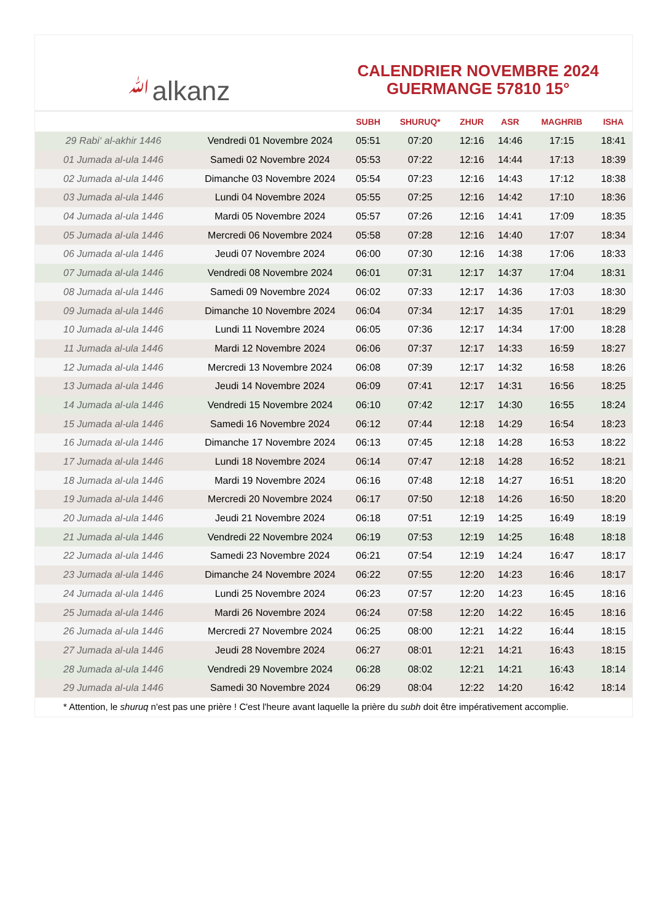ﷲalkanz
CALENDRIER NOVEMBRE 2024
GUERMANGE 57810 15°
| | | SUBH | SHURUQ* | ZHUR | ASR | MAGHRIB | ISHA |
| --- | --- | --- | --- | --- | --- | --- | --- |
| 29 Rabi‘ al-akhir 1446 | Vendredi 01 Novembre 2024 | 05:51 | 07:20 | 12:16 | 14:46 | 17:15 | 18:41 |
| 01 Jumada al-ula 1446 | Samedi 02 Novembre 2024 | 05:53 | 07:22 | 12:16 | 14:44 | 17:13 | 18:39 |
| 02 Jumada al-ula 1446 | Dimanche 03 Novembre 2024 | 05:54 | 07:23 | 12:16 | 14:43 | 17:12 | 18:38 |
| 03 Jumada al-ula 1446 | Lundi 04 Novembre 2024 | 05:55 | 07:25 | 12:16 | 14:42 | 17:10 | 18:36 |
| 04 Jumada al-ula 1446 | Mardi 05 Novembre 2024 | 05:57 | 07:26 | 12:16 | 14:41 | 17:09 | 18:35 |
| 05 Jumada al-ula 1446 | Mercredi 06 Novembre 2024 | 05:58 | 07:28 | 12:16 | 14:40 | 17:07 | 18:34 |
| 06 Jumada al-ula 1446 | Jeudi 07 Novembre 2024 | 06:00 | 07:30 | 12:16 | 14:38 | 17:06 | 18:33 |
| 07 Jumada al-ula 1446 | Vendredi 08 Novembre 2024 | 06:01 | 07:31 | 12:17 | 14:37 | 17:04 | 18:31 |
| 08 Jumada al-ula 1446 | Samedi 09 Novembre 2024 | 06:02 | 07:33 | 12:17 | 14:36 | 17:03 | 18:30 |
| 09 Jumada al-ula 1446 | Dimanche 10 Novembre 2024 | 06:04 | 07:34 | 12:17 | 14:35 | 17:01 | 18:29 |
| 10 Jumada al-ula 1446 | Lundi 11 Novembre 2024 | 06:05 | 07:36 | 12:17 | 14:34 | 17:00 | 18:28 |
| 11 Jumada al-ula 1446 | Mardi 12 Novembre 2024 | 06:06 | 07:37 | 12:17 | 14:33 | 16:59 | 18:27 |
| 12 Jumada al-ula 1446 | Mercredi 13 Novembre 2024 | 06:08 | 07:39 | 12:17 | 14:32 | 16:58 | 18:26 |
| 13 Jumada al-ula 1446 | Jeudi 14 Novembre 2024 | 06:09 | 07:41 | 12:17 | 14:31 | 16:56 | 18:25 |
| 14 Jumada al-ula 1446 | Vendredi 15 Novembre 2024 | 06:10 | 07:42 | 12:17 | 14:30 | 16:55 | 18:24 |
| 15 Jumada al-ula 1446 | Samedi 16 Novembre 2024 | 06:12 | 07:44 | 12:18 | 14:29 | 16:54 | 18:23 |
| 16 Jumada al-ula 1446 | Dimanche 17 Novembre 2024 | 06:13 | 07:45 | 12:18 | 14:28 | 16:53 | 18:22 |
| 17 Jumada al-ula 1446 | Lundi 18 Novembre 2024 | 06:14 | 07:47 | 12:18 | 14:28 | 16:52 | 18:21 |
| 18 Jumada al-ula 1446 | Mardi 19 Novembre 2024 | 06:16 | 07:48 | 12:18 | 14:27 | 16:51 | 18:20 |
| 19 Jumada al-ula 1446 | Mercredi 20 Novembre 2024 | 06:17 | 07:50 | 12:18 | 14:26 | 16:50 | 18:20 |
| 20 Jumada al-ula 1446 | Jeudi 21 Novembre 2024 | 06:18 | 07:51 | 12:19 | 14:25 | 16:49 | 18:19 |
| 21 Jumada al-ula 1446 | Vendredi 22 Novembre 2024 | 06:19 | 07:53 | 12:19 | 14:25 | 16:48 | 18:18 |
| 22 Jumada al-ula 1446 | Samedi 23 Novembre 2024 | 06:21 | 07:54 | 12:19 | 14:24 | 16:47 | 18:17 |
| 23 Jumada al-ula 1446 | Dimanche 24 Novembre 2024 | 06:22 | 07:55 | 12:20 | 14:23 | 16:46 | 18:17 |
| 24 Jumada al-ula 1446 | Lundi 25 Novembre 2024 | 06:23 | 07:57 | 12:20 | 14:23 | 16:45 | 18:16 |
| 25 Jumada al-ula 1446 | Mardi 26 Novembre 2024 | 06:24 | 07:58 | 12:20 | 14:22 | 16:45 | 18:16 |
| 26 Jumada al-ula 1446 | Mercredi 27 Novembre 2024 | 06:25 | 08:00 | 12:21 | 14:22 | 16:44 | 18:15 |
| 27 Jumada al-ula 1446 | Jeudi 28 Novembre 2024 | 06:27 | 08:01 | 12:21 | 14:21 | 16:43 | 18:15 |
| 28 Jumada al-ula 1446 | Vendredi 29 Novembre 2024 | 06:28 | 08:02 | 12:21 | 14:21 | 16:43 | 18:14 |
| 29 Jumada al-ula 1446 | Samedi 30 Novembre 2024 | 06:29 | 08:04 | 12:22 | 14:20 | 16:42 | 18:14 |
* Attention, le shuruq n'est pas une prière ! C'est l'heure avant laquelle la prière du subh doit être impérativement accomplie.